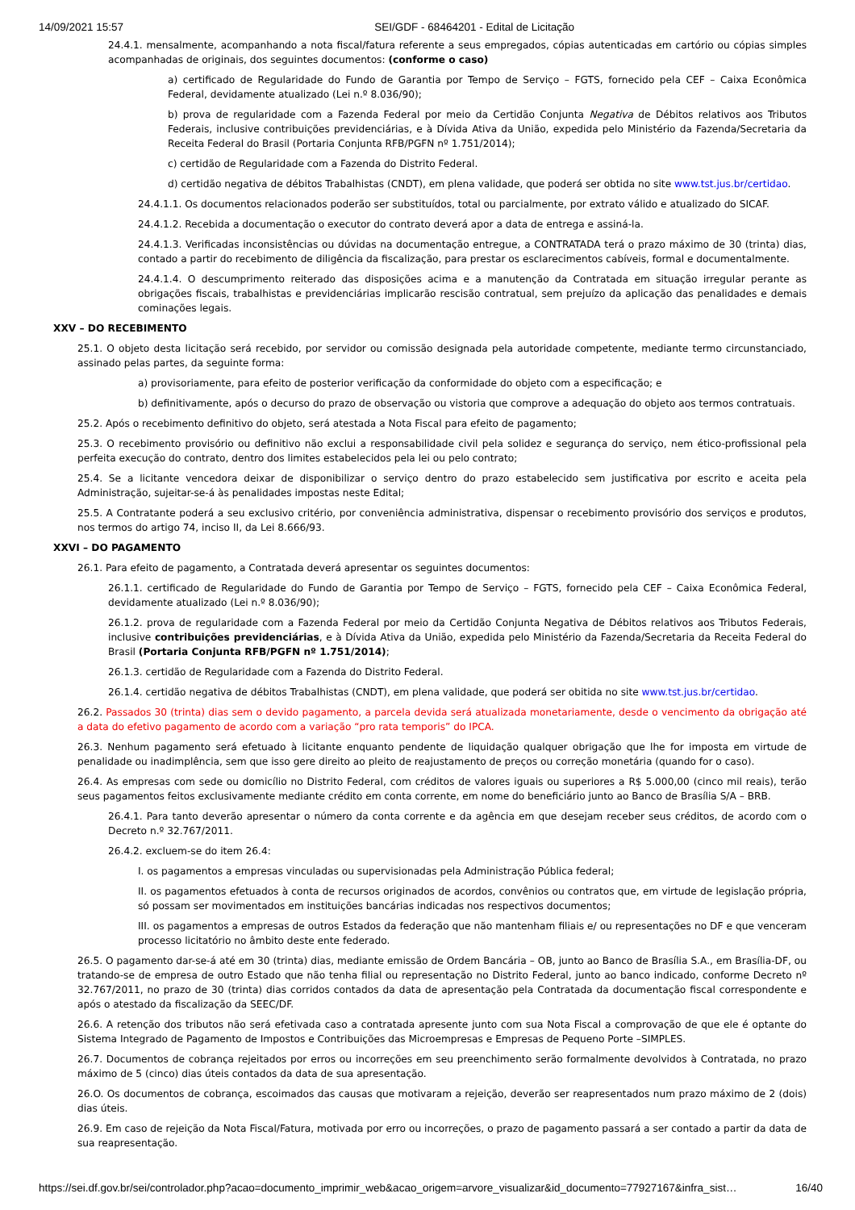14/09/2021 15:57 SEI/GDF - 68464201 - Edital de Licitação
24.4.1. mensalmente, acompanhando a nota fiscal/fatura referente a seus empregados, cópias autenticadas em cartório ou cópias simples acompanhadas de originais, dos seguintes documentos: (conforme o caso)
a) certificado de Regularidade do Fundo de Garantia por Tempo de Serviço – FGTS, fornecido pela CEF – Caixa Econômica Federal, devidamente atualizado (Lei n.º 8.036/90);
b) prova de regularidade com a Fazenda Federal por meio da Certidão Conjunta Negativa de Débitos relativos aos Tributos Federais, inclusive contribuições previdenciárias, e à Dívida Ativa da União, expedida pelo Ministério da Fazenda/Secretaria da Receita Federal do Brasil (Portaria Conjunta RFB/PGFN nº 1.751/2014);
c) certidão de Regularidade com a Fazenda do Distrito Federal.
d) certidão negativa de débitos Trabalhistas (CNDT), em plena validade, que poderá ser obtida no site www.tst.jus.br/certidao.
24.4.1.1. Os documentos relacionados poderão ser substituídos, total ou parcialmente, por extrato válido e atualizado do SICAF.
24.4.1.2. Recebida a documentação o executor do contrato deverá apor a data de entrega e assiná-la.
24.4.1.3. Verificadas inconsistências ou dúvidas na documentação entregue, a CONTRATADA terá o prazo máximo de 30 (trinta) dias, contado a partir do recebimento de diligência da fiscalização, para prestar os esclarecimentos cabíveis, formal e documentalmente.
24.4.1.4. O descumprimento reiterado das disposições acima e a manutenção da Contratada em situação irregular perante as obrigações fiscais, trabalhistas e previdenciárias implicarão rescisão contratual, sem prejuízo da aplicação das penalidades e demais cominações legais.
XXV – DO RECEBIMENTO
25.1. O objeto desta licitação será recebido, por servidor ou comissão designada pela autoridade competente, mediante termo circunstanciado, assinado pelas partes, da seguinte forma:
a) provisoriamente, para efeito de posterior verificação da conformidade do objeto com a especificação; e
b) definitivamente, após o decurso do prazo de observação ou vistoria que comprove a adequação do objeto aos termos contratuais.
25.2. Após o recebimento definitivo do objeto, será atestada a Nota Fiscal para efeito de pagamento;
25.3. O recebimento provisório ou definitivo não exclui a responsabilidade civil pela solidez e segurança do serviço, nem ético-profissional pela perfeita execução do contrato, dentro dos limites estabelecidos pela lei ou pelo contrato;
25.4. Se a licitante vencedora deixar de disponibilizar o serviço dentro do prazo estabelecido sem justificativa por escrito e aceita pela Administração, sujeitar-se-á às penalidades impostas neste Edital;
25.5. A Contratante poderá a seu exclusivo critério, por conveniência administrativa, dispensar o recebimento provisório dos serviços e produtos, nos termos do artigo 74, inciso II, da Lei 8.666/93.
XXVI – DO PAGAMENTO
26.1. Para efeito de pagamento, a Contratada deverá apresentar os seguintes documentos:
26.1.1. certificado de Regularidade do Fundo de Garantia por Tempo de Serviço – FGTS, fornecido pela CEF – Caixa Econômica Federal, devidamente atualizado (Lei n.º 8.036/90);
26.1.2. prova de regularidade com a Fazenda Federal por meio da Certidão Conjunta Negativa de Débitos relativos aos Tributos Federais, inclusive contribuições previdenciárias, e à Dívida Ativa da União, expedida pelo Ministério da Fazenda/Secretaria da Receita Federal do Brasil (Portaria Conjunta RFB/PGFN nº 1.751/2014);
26.1.3. certidão de Regularidade com a Fazenda do Distrito Federal.
26.1.4. certidão negativa de débitos Trabalhistas (CNDT), em plena validade, que poderá ser obitida no site www.tst.jus.br/certidao.
26.2. Passados 30 (trinta) dias sem o devido pagamento, a parcela devida será atualizada monetariamente, desde o vencimento da obrigação até a data do efetivo pagamento de acordo com a variação “pro rata temporis” do IPCA.
26.3. Nenhum pagamento será efetuado à licitante enquanto pendente de liquidação qualquer obrigação que lhe for imposta em virtude de penalidade ou inadimplência, sem que isso gere direito ao pleito de reajustamento de preços ou correção monetária (quando for o caso).
26.4. As empresas com sede ou domicílio no Distrito Federal, com créditos de valores iguais ou superiores a R$ 5.000,00 (cinco mil reais), terão seus pagamentos feitos exclusivamente mediante crédito em conta corrente, em nome do beneficiário junto ao Banco de Brasília S/A – BRB.
26.4.1. Para tanto deverão apresentar o número da conta corrente e da agência em que desejam receber seus créditos, de acordo com o Decreto n.º 32.767/2011.
26.4.2. excluem-se do item 26.4:
I. os pagamentos a empresas vinculadas ou supervisionadas pela Administração Pública federal;
II. os pagamentos efetuados à conta de recursos originados de acordos, convênios ou contratos que, em virtude de legislação própria, só possam ser movimentados em instituições bancárias indicadas nos respectivos documentos;
III. os pagamentos a empresas de outros Estados da federação que não mantenham filiais e/ ou representações no DF e que venceram processo licitatório no âmbito deste ente federado.
26.5. O pagamento dar-se-á até em 30 (trinta) dias, mediante emissão de Ordem Bancária – OB, junto ao Banco de Brasília S.A., em Brasília-DF, ou tratando-se de empresa de outro Estado que não tenha filial ou representação no Distrito Federal, junto ao banco indicado, conforme Decreto nº 32.767/2011, no prazo de 30 (trinta) dias corridos contados da data de apresentação pela Contratada da documentação fiscal correspondente e após o atestado da fiscalização da SEEC/DF.
26.6. A retenção dos tributos não será efetivada caso a contratada apresente junto com sua Nota Fiscal a comprovação de que ele é optante do Sistema Integrado de Pagamento de Impostos e Contribuições das Microempresas e Empresas de Pequeno Porte –SIMPLES.
26.7. Documentos de cobrança rejeitados por erros ou incorreções em seu preenchimento serão formalmente devolvidos à Contratada, no prazo máximo de 5 (cinco) dias úteis contados da data de sua apresentação.
26.O. Os documentos de cobrança, escoimados das causas que motivaram a rejeição, deverão ser reapresentados num prazo máximo de 2 (dois) dias úteis.
26.9. Em caso de rejeição da Nota Fiscal/Fatura, motivada por erro ou incorreções, o prazo de pagamento passará a ser contado a partir da data de sua reapresentação.
https://sei.df.gov.br/sei/controlador.php?acao=documento_imprimir_web&acao_origem=arvore_visualizar&id_documento=77927167&infra_sist… 16/40